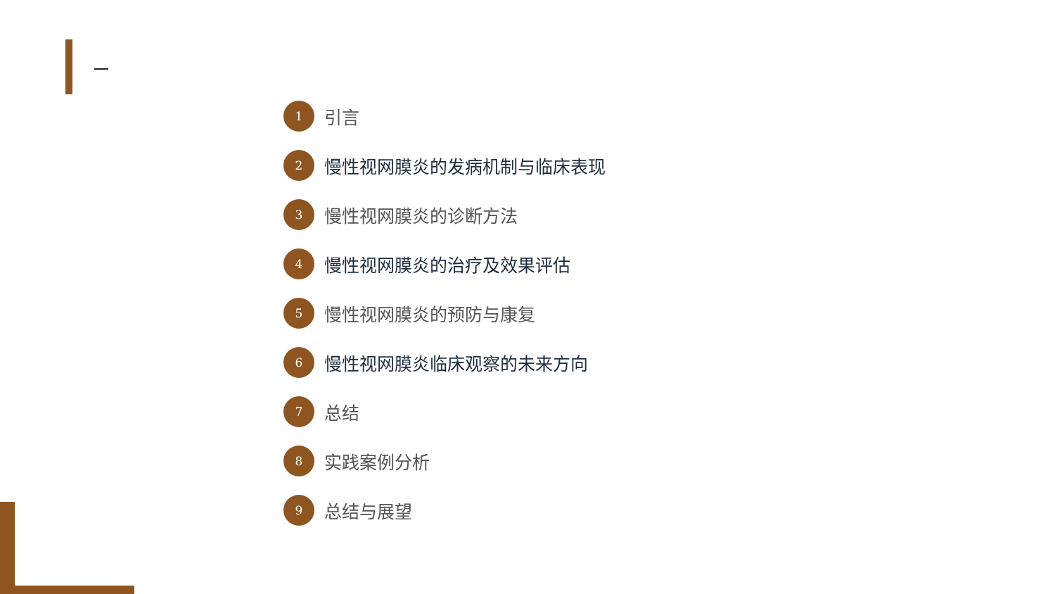1
引言
2
慢性视网膜炎的发病机制与临床表现
3
慢性视网膜炎的诊断方法
4
慢性视网膜炎的治疗及效果评估
5
慢性视网膜炎的预防与康复
6
慢性视网膜炎临床观察的未来方向
7
总结
8
实践案例分析
9
总结与展望